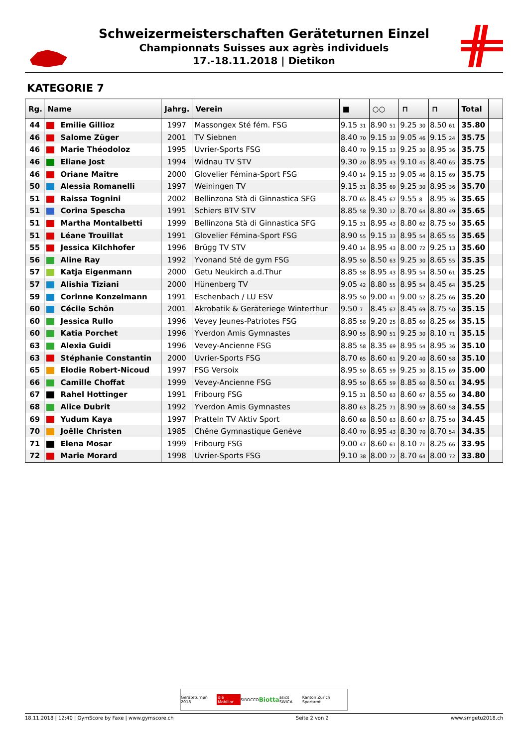Schweizermeisterschaften Geräteturnen Einzel
Championnats Suisses aux agrès individuels
17.-18.11.2018 | Dietikon
KATEGORIE 7
| Rg. | Name | Jahrg. | Verein | ■ | ○○ | ⊓ | ⊓ | Total | |
| --- | --- | --- | --- | --- | --- | --- | --- | --- | --- |
| 44 | Emilie Gillioz | 1997 | Massongex Sté fém. FSG | 9.15 31 | 8.90 51 | 9.25 30 | 8.50 61 | 35.80 | |
| 46 | Salome Züger | 2001 | TV Siebnen | 8.40 70 | 9.15 33 | 9.05 46 | 9.15 24 | 35.75 | |
| 46 | Marie Théodoloz | 1995 | Uvrier-Sports FSG | 8.40 70 | 9.15 33 | 9.25 30 | 8.95 36 | 35.75 | |
| 46 | Eliane Jost | 1994 | Widnau TV STV | 9.30 20 | 8.95 43 | 9.10 45 | 8.40 65 | 35.75 | |
| 46 | Oriane Maître | 2000 | Glovelier Fémina-Sport FSG | 9.40 14 | 9.15 33 | 9.05 46 | 8.15 69 | 35.75 | |
| 50 | Alessia Romanelli | 1997 | Weiningen TV | 9.15 31 | 8.35 69 | 9.25 30 | 8.95 36 | 35.70 | |
| 51 | Raissa Tognini | 2002 | Bellinzona Stà di Ginnastica SFG | 8.70 65 | 8.45 67 | 9.55 8 | 8.95 36 | 35.65 | |
| 51 | Corina Spescha | 1991 | Schiers BTV STV | 8.85 58 | 9.30 12 | 8.70 64 | 8.80 49 | 35.65 | |
| 51 | Martha Montalbetti | 1999 | Bellinzona Stà di Ginnastica SFG | 9.15 31 | 8.95 43 | 8.80 62 | 8.75 50 | 35.65 | |
| 51 | Léane Trouillat | 1991 | Glovelier Fémina-Sport FSG | 8.90 55 | 9.15 33 | 8.95 54 | 8.65 55 | 35.65 | |
| 55 | Jessica Kilchhofer | 1996 | Brügg TV STV | 9.40 14 | 8.95 43 | 8.00 72 | 9.25 13 | 35.60 | |
| 56 | Aline Ray | 1992 | Yvonand Sté de gym FSG | 8.95 50 | 8.50 63 | 9.25 30 | 8.65 55 | 35.35 | |
| 57 | Katja Eigenmann | 2000 | Getu Neukirch a.d.Thur | 8.85 58 | 8.95 43 | 8.95 54 | 8.50 61 | 35.25 | |
| 57 | Alishia Tiziani | 2000 | Hünenberg TV | 9.05 42 | 8.80 55 | 8.95 54 | 8.45 64 | 35.25 | |
| 59 | Corinne Konzelmann | 1991 | Eschenbach / LU ESV | 8.95 50 | 9.00 41 | 9.00 52 | 8.25 66 | 35.20 | |
| 60 | Cécile Schön | 2001 | Akrobatik & Geräteriege Winterthur | 9.50 7 | 8.45 67 | 8.45 69 | 8.75 50 | 35.15 | |
| 60 | Jessica Rullo | 1996 | Vevey Jeunes-Patriotes FSG | 8.85 58 | 9.20 25 | 8.85 60 | 8.25 66 | 35.15 | |
| 60 | Katia Porchet | 1996 | Yverdon Amis Gymnastes | 8.90 55 | 8.90 51 | 9.25 30 | 8.10 71 | 35.15 | |
| 63 | Alexia Guidi | 1996 | Vevey-Ancienne FSG | 8.85 58 | 8.35 69 | 8.95 54 | 8.95 36 | 35.10 | |
| 63 | Stéphanie Constantin | 2000 | Uvrier-Sports FSG | 8.70 65 | 8.60 61 | 9.20 40 | 8.60 58 | 35.10 | |
| 65 | Elodie Robert-Nicoud | 1997 | FSG Versoix | 8.95 50 | 8.65 59 | 9.25 30 | 8.15 69 | 35.00 | |
| 66 | Camille Choffat | 1999 | Vevey-Ancienne FSG | 8.95 50 | 8.65 59 | 8.85 60 | 8.50 61 | 34.95 | |
| 67 | Rahel Hottinger | 1991 | Fribourg FSG | 9.15 31 | 8.50 63 | 8.60 67 | 8.55 60 | 34.80 | |
| 68 | Alice Dubrit | 1992 | Yverdon Amis Gymnastes | 8.80 63 | 8.25 71 | 8.90 59 | 8.60 58 | 34.55 | |
| 69 | Yudum Kaya | 1997 | Pratteln TV Aktiv Sport | 8.60 68 | 8.50 63 | 8.60 67 | 8.75 50 | 34.45 | |
| 70 | Joëlle Christen | 1985 | Chêne Gymnastique Genève | 8.40 70 | 8.95 43 | 8.30 70 | 8.70 54 | 34.35 | |
| 71 | Elena Mosar | 1999 | Fribourg FSG | 9.00 47 | 8.60 61 | 8.10 71 | 8.25 66 | 33.95 | |
| 72 | Marie Morard | 1998 | Uvrier-Sports FSG | 9.10 38 | 8.00 72 | 8.70 64 | 8.00 72 | 33.80 | |
Geräteturnen 2018 die Mobiliar SIROCCO Biotta asics SWICA Kanton Zürich Sportamt
18.11.2018 | 12:40 | GymScore by Faxe | www.gymscore.ch Seite 2 von 2 www.smgetu2018.ch